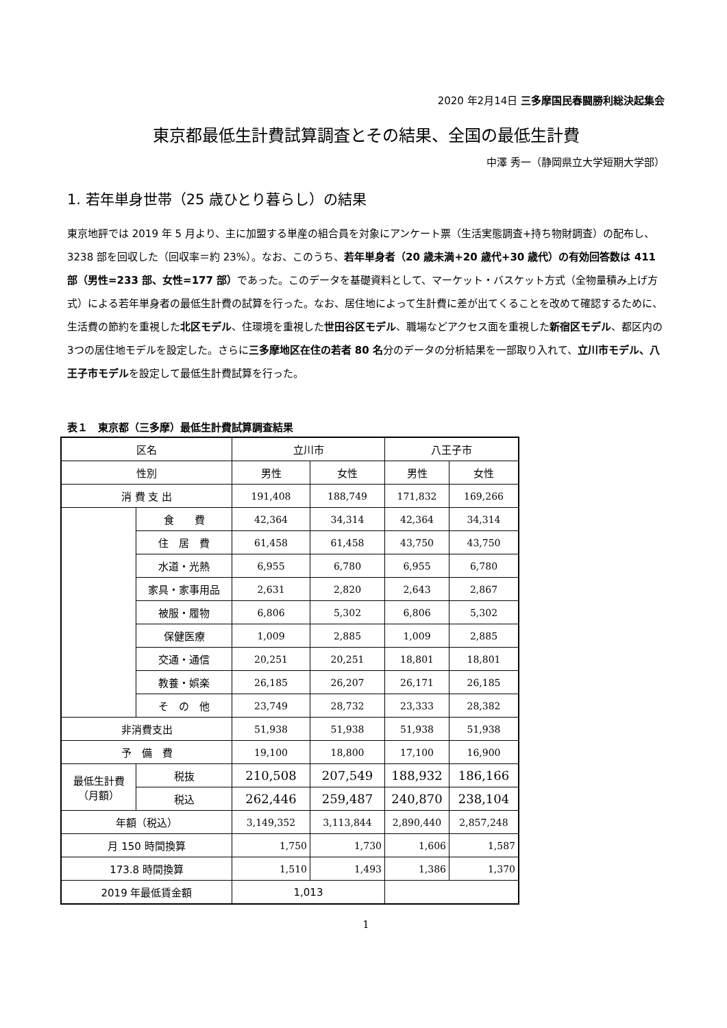2020 年2月14日 三多摩国民春闘勝利総決起集会
東京都最低生計費試算調査とその結果、全国の最低生計費
中澤 秀一（静岡県立大学短期大学部）
1. 若年単身世帯（25 歳ひとり暮らし）の結果
東京地評では 2019 年 5 月より、主に加盟する単産の組合員を対象にアンケート票（生活実態調査+持ち物財調査）の配布し、3238 部を回収した（回収率＝約 23%）。なお、このうち、若年単身者（20 歳未満+20 歳代+30 歳代）の有効回答数は 411 部（男性=233 部、女性=177 部）であった。このデータを基礎資料として、マーケット・バスケット方式（全物量積み上げ方式）による若年単身者の最低生計費の試算を行った。なお、居住地によって生計費に差が出てくることを改めて確認するために、生活費の節約を重視した北区モデル、住環境を重視した世田谷区モデル、職場などアクセス面を重視した新宿区モデル、都区内の3つの居住地モデルを設定した。さらに三多摩地区在住の若者 80 名分のデータの分析結果を一部取り入れて、立川市モデル、八王子市モデルを設定して最低生計費試算を行った。
表１　東京都（三多摩）最低生計費試算調査結果
| 区名 | | 立川市 | | 八王子市 | |
| 性別 | | 男性 | 女性 | 男性 | 女性 |
| 消 費 支 出 | | 191,408 | 188,749 | 171,832 | 169,266 |
| | 食 費 | 42,364 | 34,314 | 42,364 | 34,314 |
| | 住 居 費 | 61,458 | 61,458 | 43,750 | 43,750 |
| | 水道・光熱 | 6,955 | 6,780 | 6,955 | 6,780 |
| | 家具・家事用品 | 2,631 | 2,820 | 2,643 | 2,867 |
| | 被服・履物 | 6,806 | 5,302 | 6,806 | 5,302 |
| | 保健医療 | 1,009 | 2,885 | 1,009 | 2,885 |
| | 交通・通信 | 20,251 | 20,251 | 18,801 | 18,801 |
| | 教養・娯楽 | 26,185 | 26,207 | 26,171 | 26,185 |
| | そ の 他 | 23,749 | 28,732 | 23,333 | 28,382 |
| 非消費支出 | | 51,938 | 51,938 | 51,938 | 51,938 |
| 予 備 費 | | 19,100 | 18,800 | 17,100 | 16,900 |
| 最低生計費 （月額） | 税抜 | 210,508 | 207,549 | 188,932 | 186,166 |
| | 税込 | 262,446 | 259,487 | 240,870 | 238,104 |
| 年額（税込） | | 3,149,352 | 3,113,844 | 2,890,440 | 2,857,248 |
| 月 150 時間換算 | | 1,750 | 1,730 | 1,606 | 1,587 |
| 173.8 時間換算 | | 1,510 | 1,493 | 1,386 | 1,370 |
| 2019 年最低賃金額 | | 1,013 | | | |
1